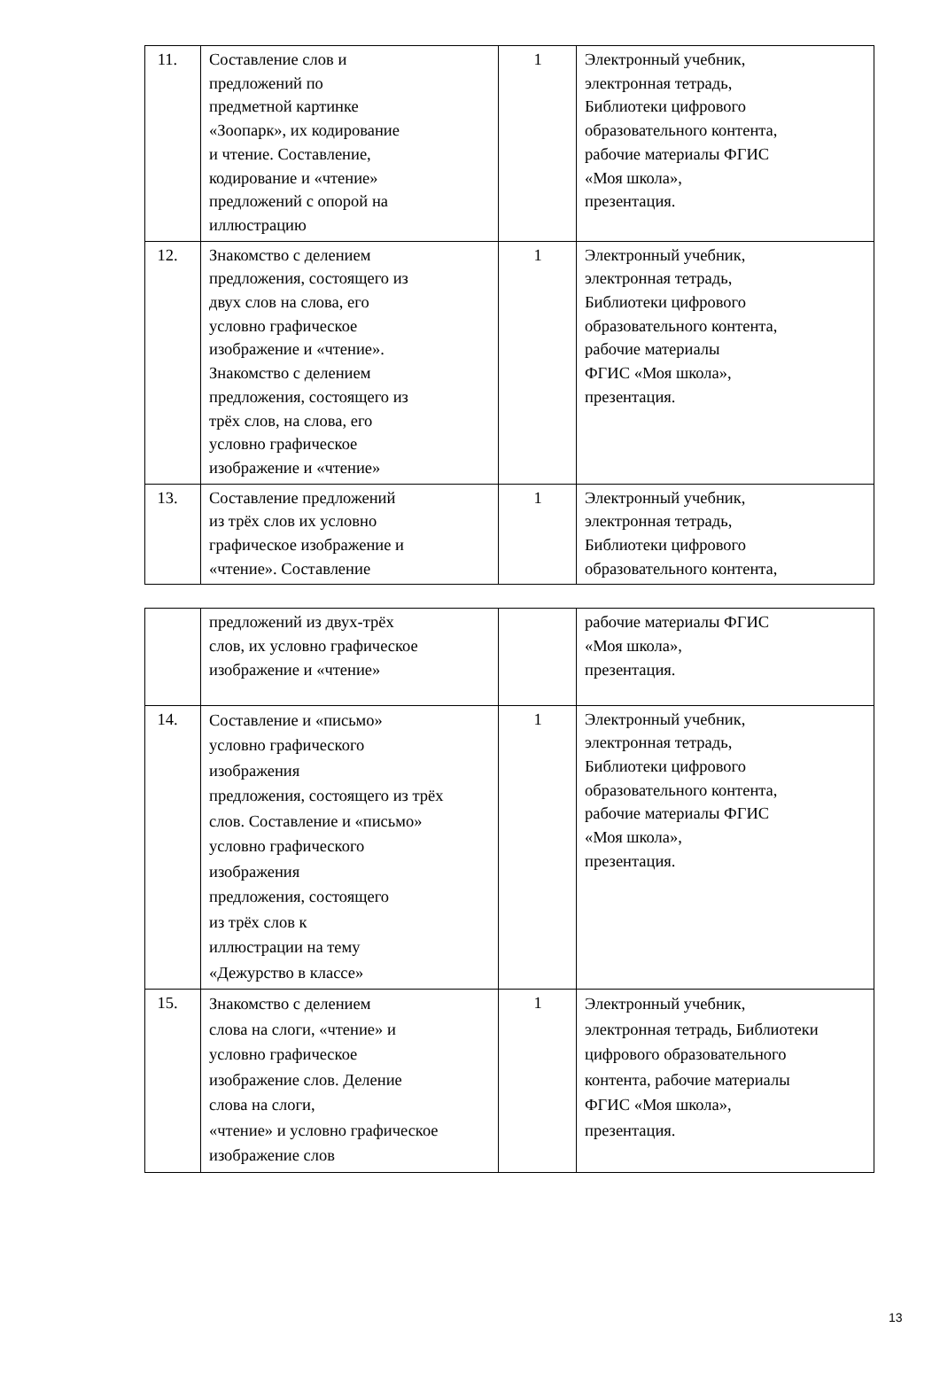| 11. | Составление слов и предложений по предметной картинке «Зоопарк», их кодирование и чтение. Составление, кодирование и «чтение» предложений с опорой на иллюстрацию | 1 | Электронный учебник, электронная тетрадь, Библиотеки цифрового образовательного контента, рабочие материалы ФГИС «Моя школа», презентация. |
| 12. | Знакомство с делением предложения, состоящего из двух слов на слова, его условно графическое изображение и «чтение». Знакомство с делением предложения, состоящего из трёх слов, на слова, его условно графическое изображение и «чтение» | 1 | Электронный учебник, электронная тетрадь, Библиотеки цифрового образовательного контента, рабочие материалы ФГИС «Моя школа», презентация. |
| 13. | Составление предложений из трёх слов их условно графическое изображение и «чтение». Составление | 1 | Электронный учебник, электронная тетрадь, Библиотеки цифрового образовательного контента, |
| | предложений из двух-трёх слов, их условно графическое изображение и «чтение» | | рабочие материалы ФГИС «Моя школа», презентация. |
| 14. | Составление и «письмо» условно графического изображения предложения, состоящего из трёх слов. Составление и «письмо» условно графического изображения предложения, состоящего из трёх слов к иллюстрации на тему «Дежурство в классе» | 1 | Электронный учебник, электронная тетрадь, Библиотеки цифрового образовательного контента, рабочие материалы ФГИС «Моя школа», презентация. |
| 15. | Знакомство с делением слова на слоги, «чтение» и условно графическое изображение слов. Деление слова на слоги, «чтение» и условно графическое изображение слов | 1 | Электронный учебник, электронная тетрадь, Библиотеки цифрового образовательного контента, рабочие материалы ФГИС «Моя школа», презентация. |
13